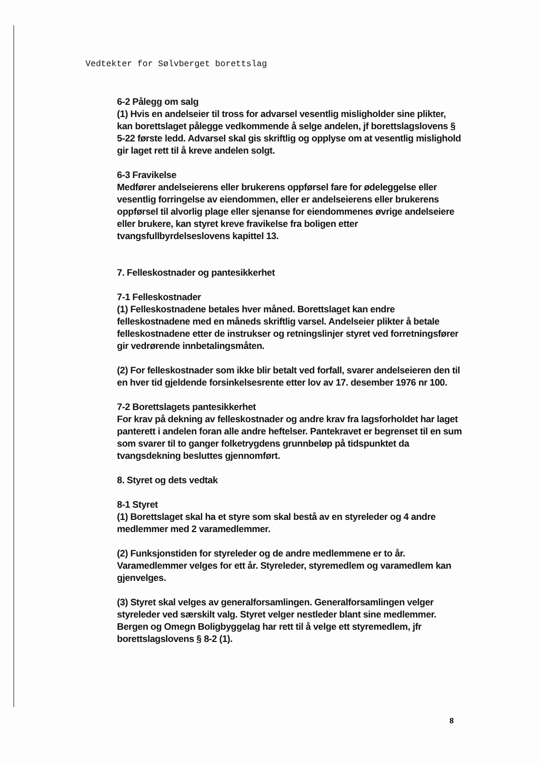Vedtekter for Sølvberget borettslag
6-2 Pålegg om salg
(1) Hvis en andelseier til tross for advarsel vesentlig misligholder sine plikter, kan borettslaget pålegge vedkommende å selge andelen, jf borettslagslovens § 5-22 første ledd. Advarsel skal gis skriftlig og opplyse om at vesentlig mislighold gir laget rett til å kreve andelen solgt.
6-3 Fravikelse
Medfører andelseierens eller brukerens oppførsel fare for ødeleggelse eller vesentlig forringelse av eiendommen, eller er andelseierens eller brukerens oppførsel til alvorlig plage eller sjenanse for eiendommenes øvrige andelseiere eller brukere, kan styret kreve fravikelse fra boligen etter tvangsfullbyrdelseslovens kapittel 13.
7. Felleskostnader og pantesikkerhet
7-1 Felleskostnader
(1) Felleskostnadene betales hver måned. Borettslaget kan endre felleskostnadene med en måneds skriftlig varsel. Andelseier plikter å betale felleskostnadene etter de instrukser og retningslinjer styret ved forretningsfører gir vedrørende innbetalingsmåten.
(2) For felleskostnader som ikke blir betalt ved forfall, svarer andelseieren den til en hver tid gjeldende forsinkelsesrente etter lov av 17. desember 1976 nr 100.
7-2 Borettslagets pantesikkerhet
For krav på dekning av felleskostnader og andre krav fra lagsforholdet har laget panterett i andelen foran alle andre heftelser. Pantekravet er begrenset til en sum som svarer til to ganger folketrygdens grunnbeløp på tidspunktet da tvangsdekning besluttes gjennomført.
8. Styret og dets vedtak
8-1 Styret
(1) Borettslaget skal ha et styre som skal bestå av en styreleder og 4 andre medlemmer med 2 varamedlemmer.
(2) Funksjonstiden for styreleder og de andre medlemmene er to år. Varamedlemmer velges for ett år. Styreleder, styremedlem og varamedlem kan gjenvelges.
(3) Styret skal velges av generalforsamlingen. Generalforsamlingen velger styreleder ved særskilt valg. Styret velger nestleder blant sine medlemmer.
Bergen og Omegn Boligbyggelag har rett til å velge ett styremedlem, jfr borettslagslovens § 8-2 (1).
8